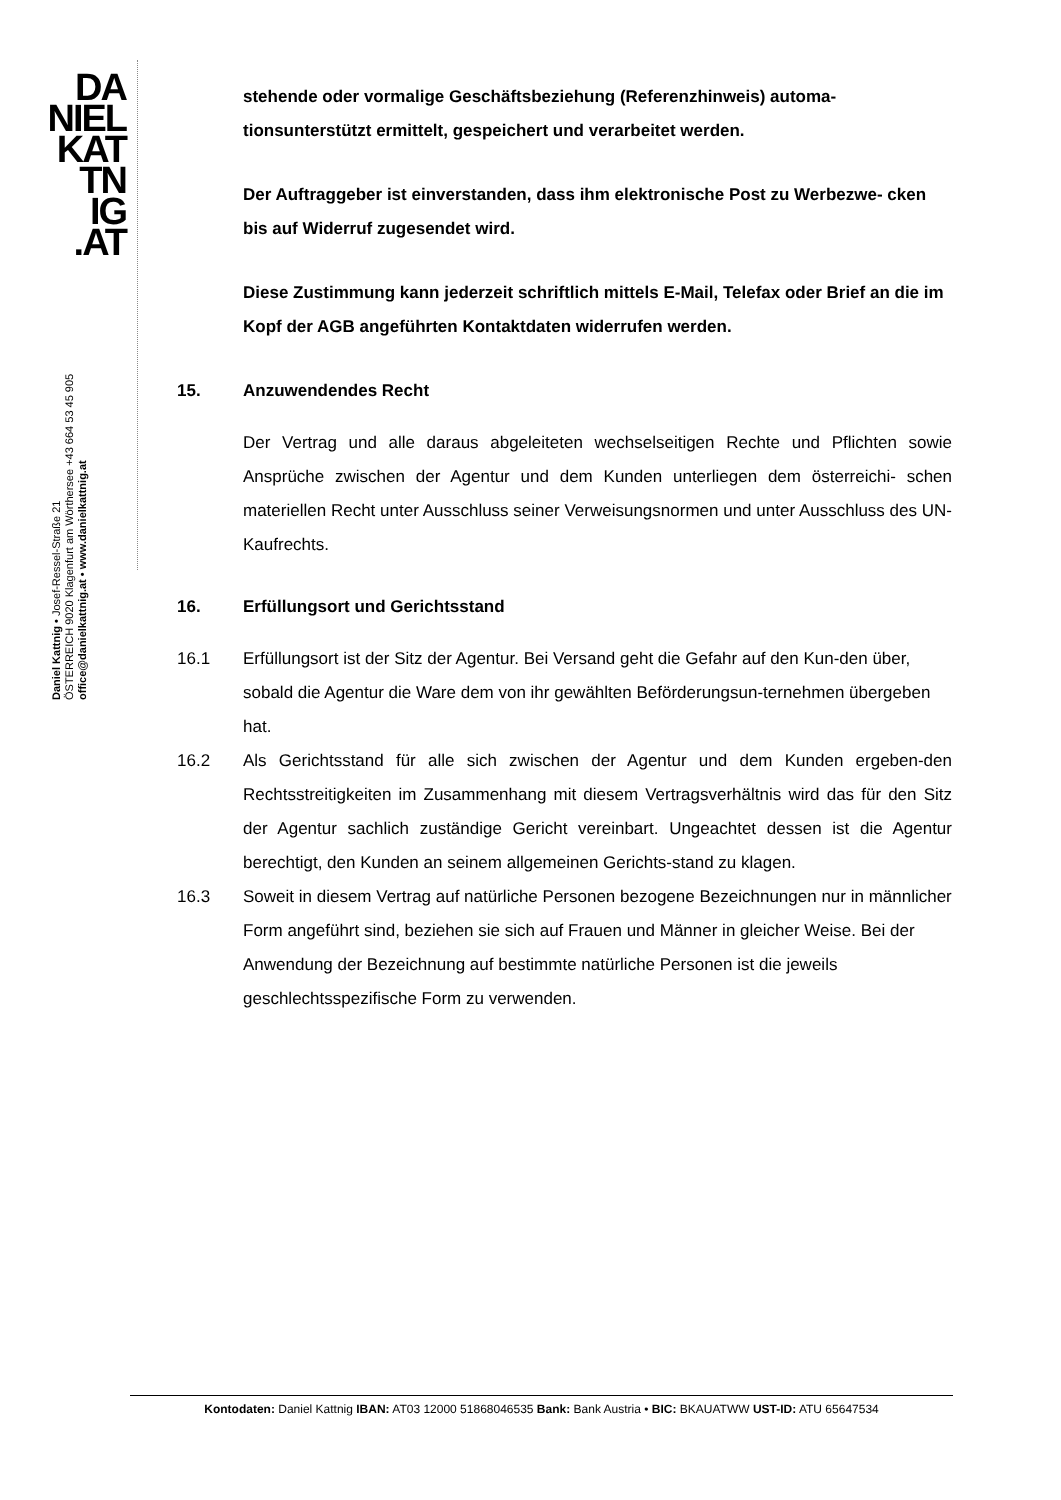DA
NIEL
KAT
TN
IG
.AT
Daniel Kattnig • Josef-Ressel-Straße 21
ÖSTERREICH 9020 Klagenfurt am Wörthersee +43 664 53 45 905
office@danielkattnig.at • www.danielkattnig.at
stehende oder vormalige Geschäftsbeziehung (Referenzhinweis) automa-tionsunterstützt ermittelt, gespeichert und verarbeitet werden.
Der Auftraggeber ist einverstanden, dass ihm elektronische Post zu Werbezwe- cken bis auf Widerruf zugesendet wird.
Diese Zustimmung kann jederzeit schriftlich mittels E-Mail, Telefax oder Brief an die im Kopf der AGB angeführten Kontaktdaten widerrufen werden.
15. Anzuwendendes Recht
Der Vertrag und alle daraus abgeleiteten wechselseitigen Rechte und Pflichten sowie Ansprüche zwischen der Agentur und dem Kunden unterliegen dem österreichi- schen materiellen Recht unter Ausschluss seiner Verweisungsnormen und unter Ausschluss des UN-Kaufrechts.
16. Erfüllungsort und Gerichtsstand
16.1 Erfüllungsort ist der Sitz der Agentur. Bei Versand geht die Gefahr auf den Kun-den über, sobald die Agentur die Ware dem von ihr gewählten Beförderungsun-ternehmen übergeben hat.
16.2 Als Gerichtsstand für alle sich zwischen der Agentur und dem Kunden ergeben-den Rechtsstreitigkeiten im Zusammenhang mit diesem Vertragsverhältnis wird das für den Sitz der Agentur sachlich zuständige Gericht vereinbart. Ungeachtet dessen ist die Agentur berechtigt, den Kunden an seinem allgemeinen Gerichts-stand zu klagen.
16.3 Soweit in diesem Vertrag auf natürliche Personen bezogene Bezeichnungen nur in männlicher Form angeführt sind, beziehen sie sich auf Frauen und Männer in gleicher Weise. Bei der Anwendung der Bezeichnung auf bestimmte natürliche Personen ist die jeweils geschlechtsspezifische Form zu verwenden.
Kontodaten: Daniel Kattnig IBAN: AT03 12000 51868046535 Bank: Bank Austria • BIC: BKAUATWW UST-ID: ATU 65647534